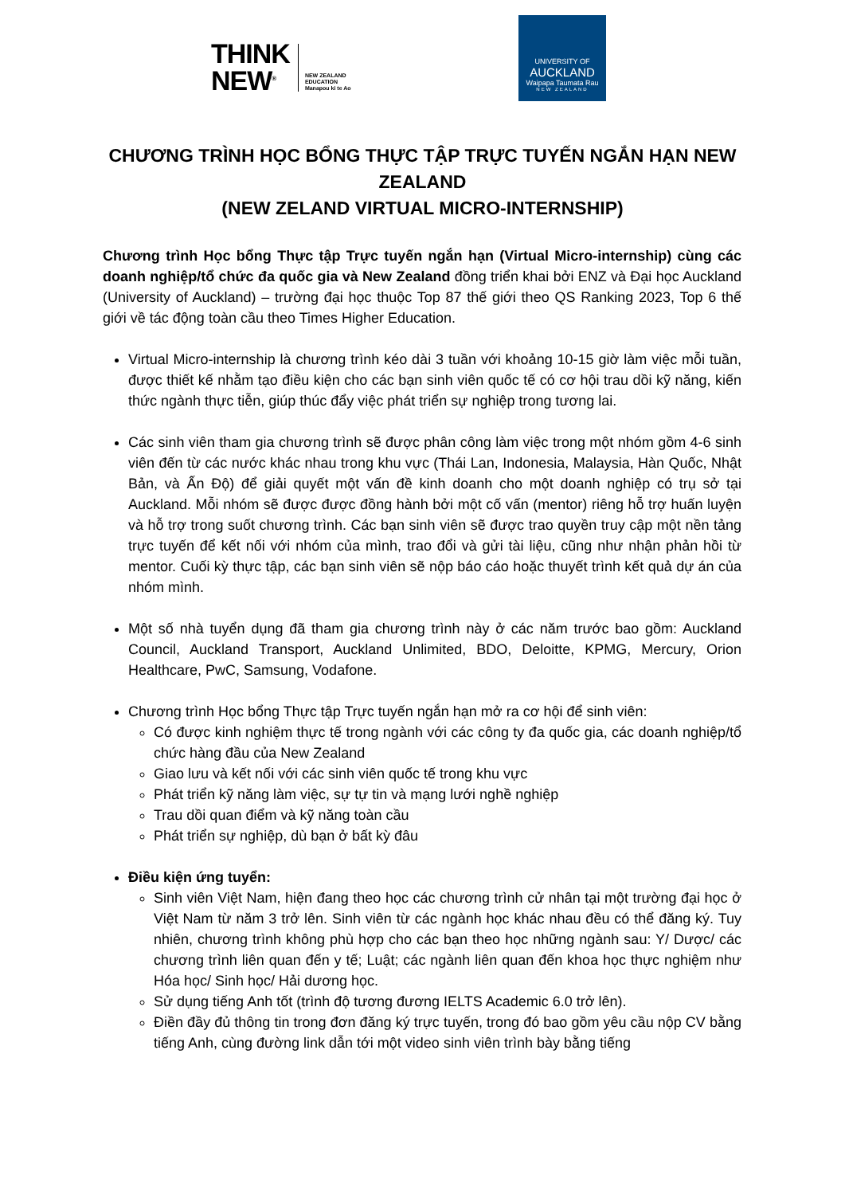THINK
NEW<sup>®</sup>
NEW ZEALAND
EDUCATION
Manapou ki te Ao
UNIVERSITY OF
AUCKLAND
Waipapa Taumata Rau
NEW ZEALAND
CHƯƠNG TRÌNH HỌC BỔNG THỰC TẬP TRỰC TUYẾN NGẮN HẠN NEW ZEALAND
(NEW ZELAND VIRTUAL MICRO-INTERNSHIP)
Chương trình Học bổng Thực tập Trực tuyến ngắn hạn (Virtual Micro-internship) cùng các doanh nghiệp/tổ chức đa quốc gia và New Zealand đồng triển khai bởi ENZ và Đại học Auckland (University of Auckland) – trường đại học thuộc Top 87 thế giới theo QS Ranking 2023, Top 6 thế giới về tác động toàn cầu theo Times Higher Education.
Virtual Micro-internship là chương trình kéo dài 3 tuần với khoảng 10-15 giờ làm việc mỗi tuần, được thiết kế nhằm tạo điều kiện cho các bạn sinh viên quốc tế có cơ hội trau dồi kỹ năng, kiến thức ngành thực tiễn, giúp thúc đẩy việc phát triển sự nghiệp trong tương lai.
Các sinh viên tham gia chương trình sẽ được phân công làm việc trong một nhóm gồm 4-6 sinh viên đến từ các nước khác nhau trong khu vực (Thái Lan, Indonesia, Malaysia, Hàn Quốc, Nhật Bản, và Ấn Độ) để giải quyết một vấn đề kinh doanh cho một doanh nghiệp có trụ sở tại Auckland. Mỗi nhóm sẽ được được đồng hành bởi một cố vấn (mentor) riêng hỗ trợ huấn luyện và hỗ trợ trong suốt chương trình. Các bạn sinh viên sẽ được trao quyền truy cập một nền tảng trực tuyến để kết nối với nhóm của mình, trao đổi và gửi tài liệu, cũng như nhận phản hồi từ mentor. Cuối kỳ thực tập, các bạn sinh viên sẽ nộp báo cáo hoặc thuyết trình kết quả dự án của nhóm mình.
Một số nhà tuyển dụng đã tham gia chương trình này ở các năm trước bao gồm: Auckland Council, Auckland Transport, Auckland Unlimited, BDO, Deloitte, KPMG, Mercury, Orion Healthcare, PwC, Samsung, Vodafone.
Chương trình Học bổng Thực tập Trực tuyến ngắn hạn mở ra cơ hội để sinh viên:
Có được kinh nghiệm thực tế trong ngành với các công ty đa quốc gia, các doanh nghiệp/tổ chức hàng đầu của New Zealand
Giao lưu và kết nối với các sinh viên quốc tế trong khu vực
Phát triển kỹ năng làm việc, sự tự tin và mạng lưới nghề nghiệp
Trau dồi quan điểm và kỹ năng toàn cầu
Phát triển sự nghiệp, dù bạn ở bất kỳ đâu
Điều kiện ứng tuyển:
Sinh viên Việt Nam, hiện đang theo học các chương trình cử nhân tại một trường đại học ở Việt Nam từ năm 3 trở lên. Sinh viên từ các ngành học khác nhau đều có thể đăng ký. Tuy nhiên, chương trình không phù hợp cho các bạn theo học những ngành sau: Y/ Dược/ các chương trình liên quan đến y tế; Luật; các ngành liên quan đến khoa học thực nghiệm như Hóa học/ Sinh học/ Hải dương học.
Sử dụng tiếng Anh tốt (trình độ tương đương IELTS Academic 6.0 trở lên).
Điền đầy đủ thông tin trong đơn đăng ký trực tuyến, trong đó bao gồm yêu cầu nộp CV bằng tiếng Anh, cùng đường link dẫn tới một video sinh viên trình bày bằng tiếng